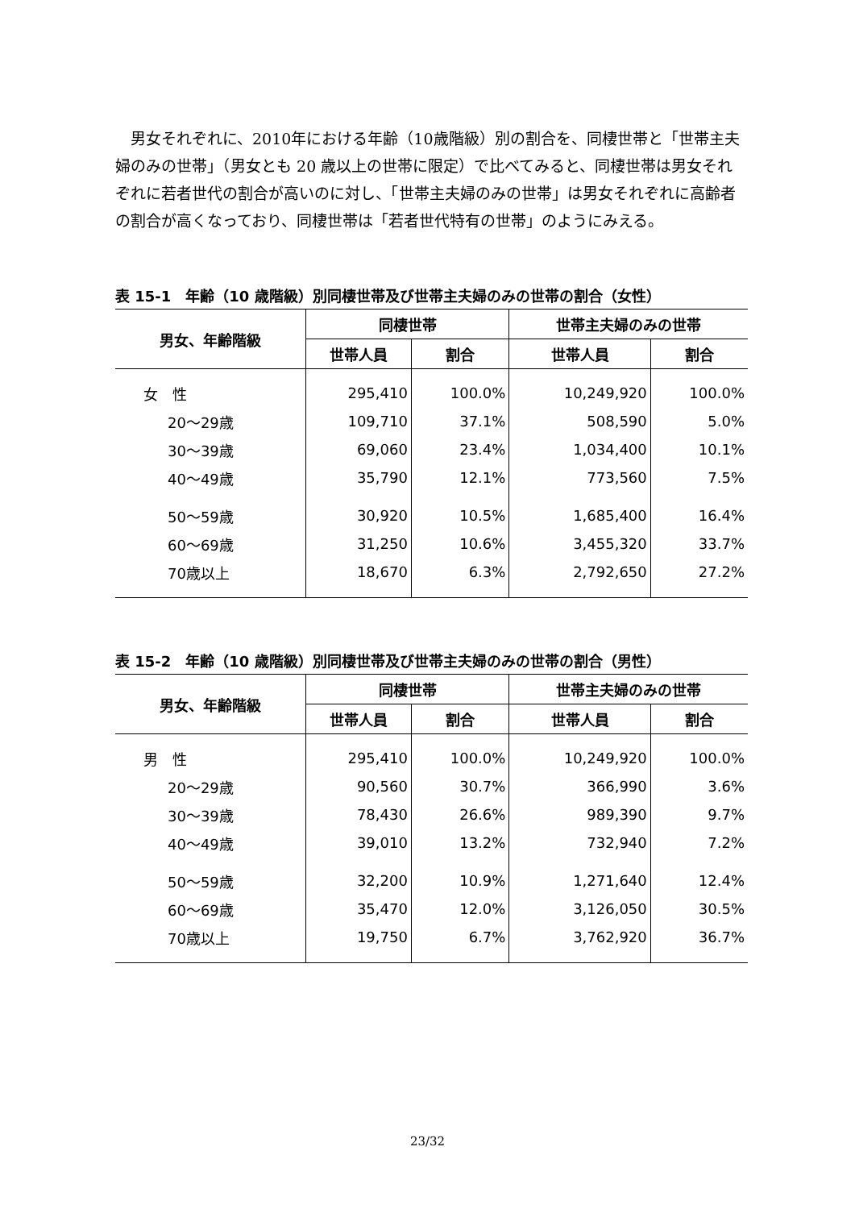男女それぞれに、2010年における年齢（10歳階級）別の割合を、同棲世帯と「世帯主夫婦のみの世帯」（男女とも 20 歳以上の世帯に限定）で比べてみると、同棲世帯は男女それぞれに若者世代の割合が高いのに対し、「世帯主夫婦のみの世帯」は男女それぞれに高齢者の割合が高くなっており、同棲世帯は「若者世代特有の世帯」のようにみえる。
表 15-1　年齢（10 歳階級）別同棲世帯及び世帯主夫婦のみの世帯の割合（女性）
| 男女、年齢階級 | 同棲世帯 | | 世帯主夫婦のみの世帯 | |
| --- | --- | --- | --- | --- |
| | 世帯人員 | 割合 | 世帯人員 | 割合 |
| 女 性 | 295,410 | 100.0% | 10,249,920 | 100.0% |
| 20～29歳 | 109,710 | 37.1% | 508,590 | 5.0% |
| 30～39歳 | 69,060 | 23.4% | 1,034,400 | 10.1% |
| 40～49歳 | 35,790 | 12.1% | 773,560 | 7.5% |
| 50～59歳 | 30,920 | 10.5% | 1,685,400 | 16.4% |
| 60～69歳 | 31,250 | 10.6% | 3,455,320 | 33.7% |
| 70歳以上 | 18,670 | 6.3% | 2,792,650 | 27.2% |
表 15-2　年齢（10 歳階級）別同棲世帯及び世帯主夫婦のみの世帯の割合（男性）
| 男女、年齢階級 | 同棲世帯 | | 世帯主夫婦のみの世帯 | |
| --- | --- | --- | --- | --- |
| | 世帯人員 | 割合 | 世帯人員 | 割合 |
| 男 性 | 295,410 | 100.0% | 10,249,920 | 100.0% |
| 20～29歳 | 90,560 | 30.7% | 366,990 | 3.6% |
| 30～39歳 | 78,430 | 26.6% | 989,390 | 9.7% |
| 40～49歳 | 39,010 | 13.2% | 732,940 | 7.2% |
| 50～59歳 | 32,200 | 10.9% | 1,271,640 | 12.4% |
| 60～69歳 | 35,470 | 12.0% | 3,126,050 | 30.5% |
| 70歳以上 | 19,750 | 6.7% | 3,762,920 | 36.7% |
23/32